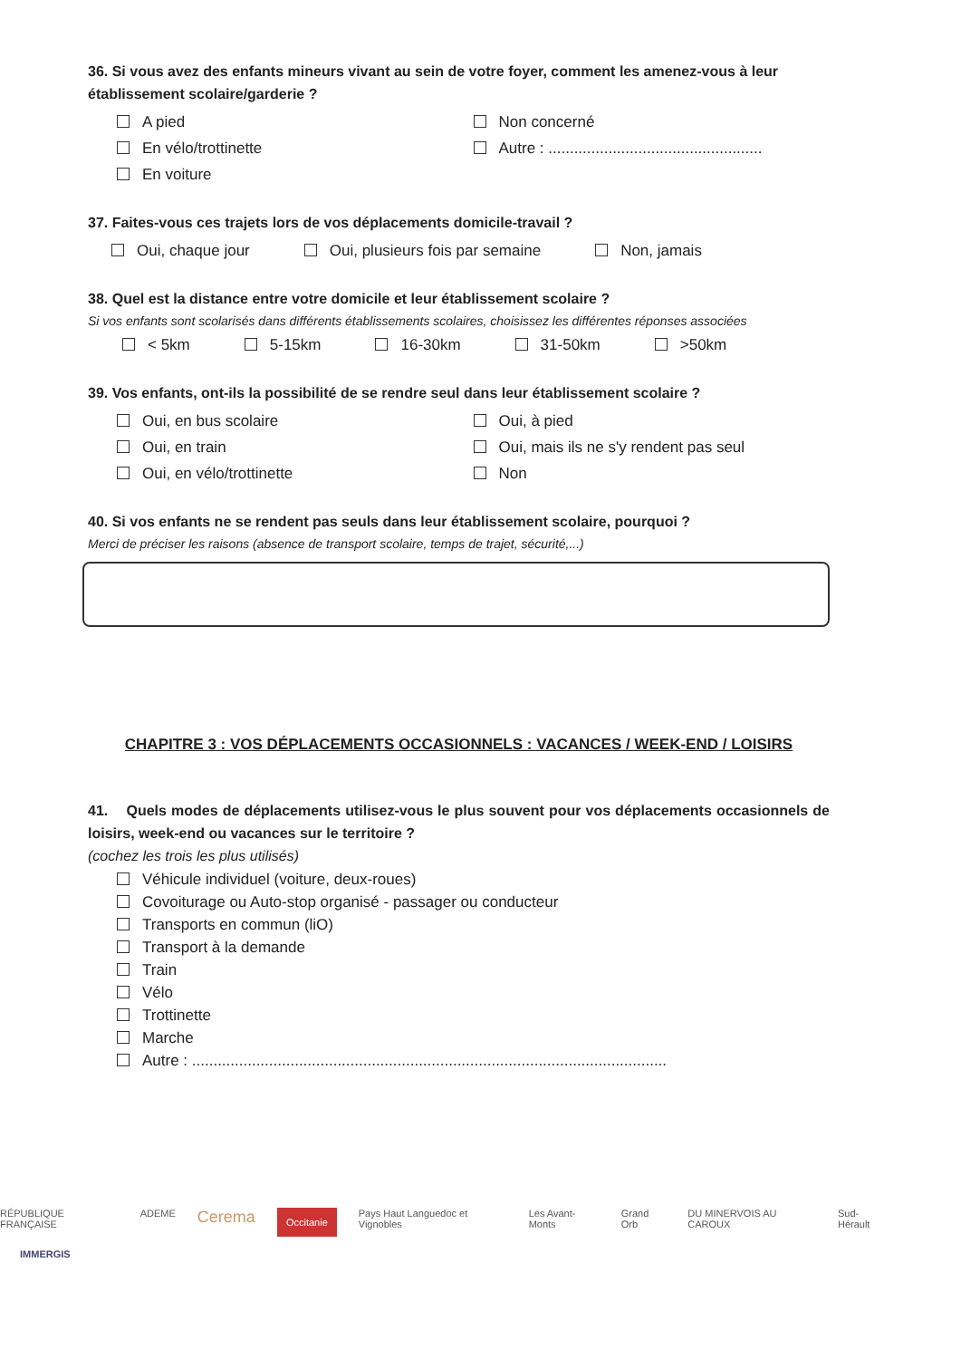36. Si vous avez des enfants mineurs vivant au sein de votre foyer, comment les amenez-vous à leur établissement scolaire/garderie ?
A pied
En vélo/trottinette
En voiture
Non concerné
Autre : ..................................................
37. Faites-vous ces trajets lors de vos déplacements domicile-travail ?
Oui, chaque jour Oui, plusieurs fois par semaine Non, jamais
38. Quel est la distance entre votre domicile et leur établissement scolaire ?
Si vos enfants sont scolarisés dans différents établissements scolaires, choisissez les différentes réponses associées
< 5km 5-15km 16-30km 31-50km >50km
39. Vos enfants, ont-ils la possibilité de se rendre seul dans leur établissement scolaire ?
Oui, en bus scolaire
Oui, en train
Oui, en vélo/trottinette
Oui, à pied
Oui, mais ils ne s'y rendent pas seul
Non
40. Si vos enfants ne se rendent pas seuls dans leur établissement scolaire, pourquoi ?
Merci de préciser les raisons (absence de transport scolaire, temps de trajet, sécurité,...)
CHAPITRE 3 : VOS DÉPLACEMENTS OCCASIONNELS : VACANCES / WEEK-END / LOISIRS
41. Quels modes de déplacements utilisez-vous le plus souvent pour vos déplacements occasionnels de loisirs, week-end ou vacances sur le territoire ?
(cochez les trois les plus utilisés)
Véhicule individuel (voiture, deux-roues)
Covoiturage ou Auto-stop organisé - passager ou conducteur
Transports en commun (liO)
Transport à la demande
Train
Vélo
Trottinette
Marche
Autre : ...............................................................................................................
RÉPUBLIQUE FRANÇAISE ADEME Cerema Occitanie Pays Haut Languedoc et Vignobles Les Avant-Monts Grand Orb DU MINERVOIS AU CAROUX Sud-Hérault
IMMERGIS